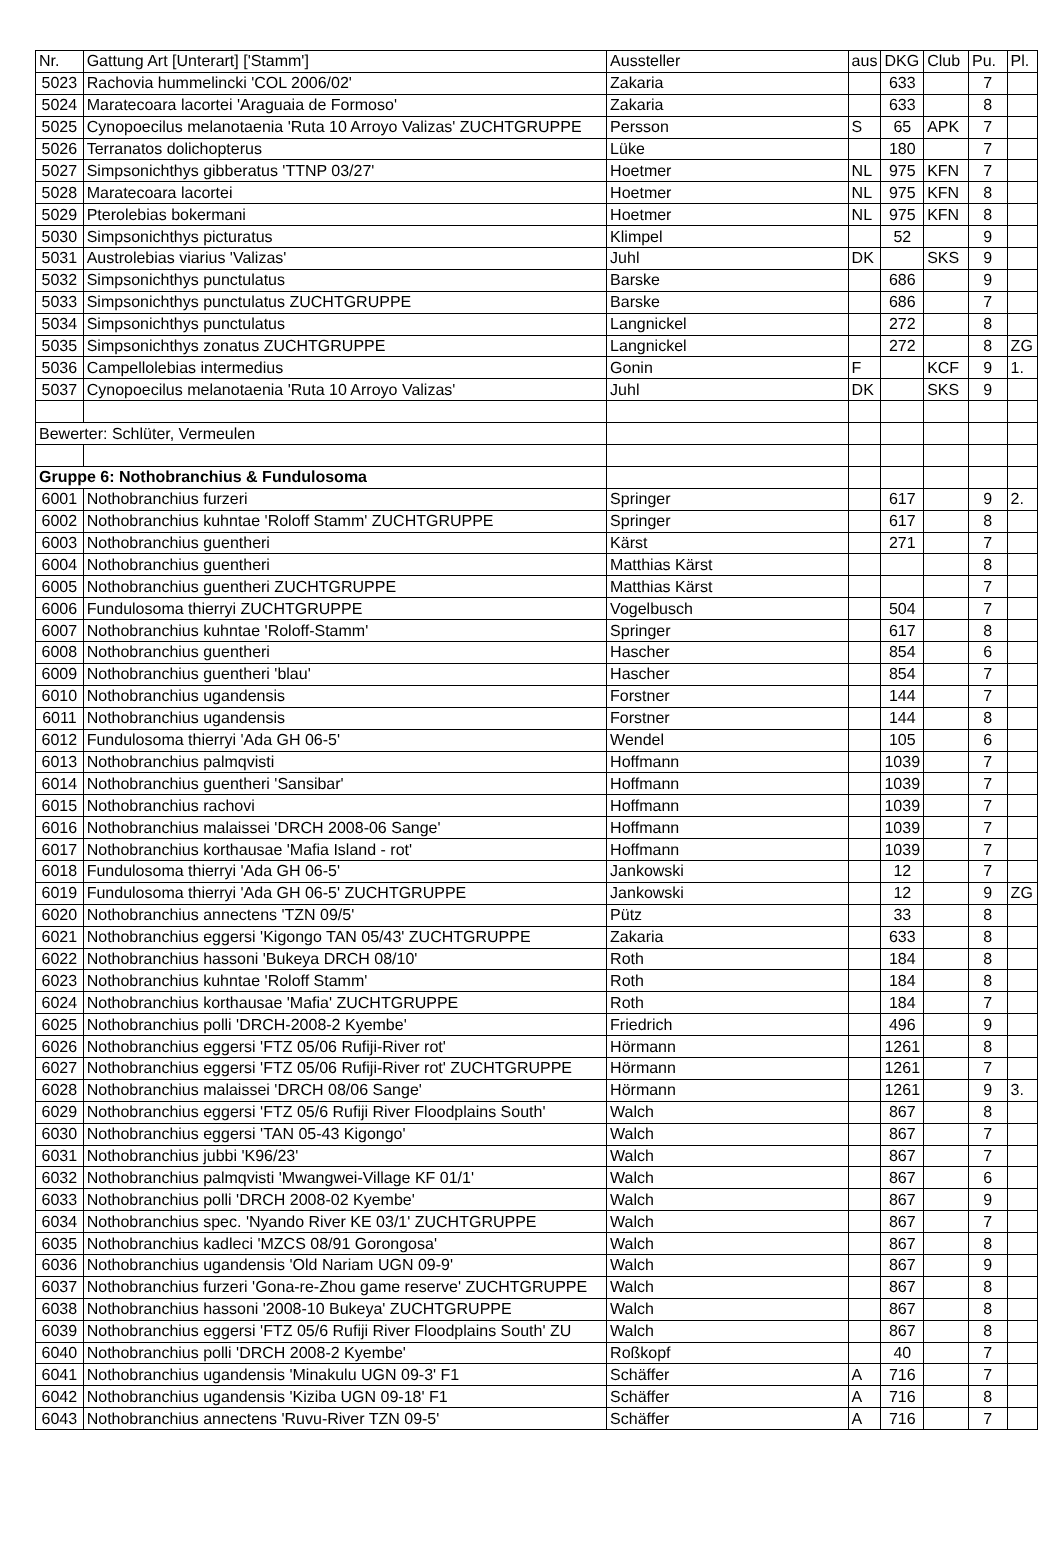| Nr. | Gattung Art [Unterart] ['Stamm'] | Aussteller | aus | DKG | Club | Pu. | Pl. |
| --- | --- | --- | --- | --- | --- | --- | --- |
| 5023 | Rachovia hummelincki 'COL 2006/02' | Zakaria | | 633 | | 7 | |
| 5024 | Maratecoara lacortei 'Araguaia de Formoso' | Zakaria | | 633 | | 8 | |
| 5025 | Cynopoecilus melanotaenia 'Ruta 10 Arroyo Valizas' ZUCHTGRUPPE | Persson | S | 65 | APK | 7 | |
| 5026 | Terranatos dolichopterus | Lüke | | 180 | | 7 | |
| 5027 | Simpsonichthys gibberatus 'TTNP 03/27' | Hoetmer | NL | 975 | KFN | 7 | |
| 5028 | Maratecoara lacortei | Hoetmer | NL | 975 | KFN | 8 | |
| 5029 | Pterolebias bokermani | Hoetmer | NL | 975 | KFN | 8 | |
| 5030 | Simpsonichthys picturatus | Klimpel | | 52 | | 9 | |
| 5031 | Austrolebias viarius 'Valizas' | Juhl | DK | | SKS | 9 | |
| 5032 | Simpsonichthys punctulatus | Barske | | 686 | | 9 | |
| 5033 | Simpsonichthys punctulatus ZUCHTGRUPPE | Barske | | 686 | | 7 | |
| 5034 | Simpsonichthys punctulatus | Langnickel | | 272 | | 8 | |
| 5035 | Simpsonichthys zonatus ZUCHTGRUPPE | Langnickel | | 272 | | 8 | ZG |
| 5036 | Campellolebias intermedius | Gonin | F | | KCF | 9 | 1. |
| 5037 | Cynopoecilus melanotaenia 'Ruta 10 Arroyo Valizas' | Juhl | DK | | SKS | 9 | |
| Bewerter: Schlüter, Vermeulen | | | | | | | |
| Gruppe 6: Nothobranchius & Fundulosoma | | | | | | | |
| 6001 | Nothobranchius furzeri | Springer | | 617 | | 9 | 2. |
| 6002 | Nothobranchius kuhntae 'Roloff Stamm' ZUCHTGRUPPE | Springer | | 617 | | 8 | |
| 6003 | Nothobranchius guentheri | Kärst | | 271 | | 7 | |
| 6004 | Nothobranchius guentheri | Matthias Kärst | | | | 8 | |
| 6005 | Nothobranchius guentheri ZUCHTGRUPPE | Matthias Kärst | | | | 7 | |
| 6006 | Fundulosoma thierryi ZUCHTGRUPPE | Vogelbusch | | 504 | | 7 | |
| 6007 | Nothobranchius kuhntae 'Roloff-Stamm' | Springer | | 617 | | 8 | |
| 6008 | Nothobranchius guentheri | Hascher | | 854 | | 6 | |
| 6009 | Nothobranchius guentheri 'blau' | Hascher | | 854 | | 7 | |
| 6010 | Nothobranchius ugandensis | Forstner | | 144 | | 7 | |
| 6011 | Nothobranchius ugandensis | Forstner | | 144 | | 8 | |
| 6012 | Fundulosoma thierryi 'Ada GH 06-5' | Wendel | | 105 | | 6 | |
| 6013 | Nothobranchius palmqvisti | Hoffmann | | 1039 | | 7 | |
| 6014 | Nothobranchius guentheri 'Sansibar' | Hoffmann | | 1039 | | 7 | |
| 6015 | Nothobranchius rachovi | Hoffmann | | 1039 | | 7 | |
| 6016 | Nothobranchius malaissei 'DRCH 2008-06 Sange' | Hoffmann | | 1039 | | 7 | |
| 6017 | Nothobranchius korthausae 'Mafia Island - rot' | Hoffmann | | 1039 | | 7 | |
| 6018 | Fundulosoma thierryi 'Ada GH 06-5' | Jankowski | | 12 | | 7 | |
| 6019 | Fundulosoma thierryi 'Ada GH 06-5' ZUCHTGRUPPE | Jankowski | | 12 | | 9 | ZG |
| 6020 | Nothobranchius annectens 'TZN 09/5' | Pütz | | 33 | | 8 | |
| 6021 | Nothobranchius eggersi 'Kigongo TAN 05/43' ZUCHTGRUPPE | Zakaria | | 633 | | 8 | |
| 6022 | Nothobranchius hassoni 'Bukeya DRCH 08/10' | Roth | | 184 | | 8 | |
| 6023 | Nothobranchius kuhntae 'Roloff Stamm' | Roth | | 184 | | 8 | |
| 6024 | Nothobranchius korthausae 'Mafia' ZUCHTGRUPPE | Roth | | 184 | | 7 | |
| 6025 | Nothobranchius polli 'DRCH-2008-2 Kyembe' | Friedrich | | 496 | | 9 | |
| 6026 | Nothobranchius eggersi 'FTZ 05/06 Rufiji-River rot' | Hörmann | | 1261 | | 8 | |
| 6027 | Nothobranchius eggersi 'FTZ 05/06 Rufiji-River rot' ZUCHTGRUPPE | Hörmann | | 1261 | | 7 | |
| 6028 | Nothobranchius malaissei 'DRCH 08/06 Sange' | Hörmann | | 1261 | | 9 | 3. |
| 6029 | Nothobranchius eggersi 'FTZ 05/6 Rufiji River Floodplains South' | Walch | | 867 | | 8 | |
| 6030 | Nothobranchius eggersi 'TAN 05-43 Kigongo' | Walch | | 867 | | 7 | |
| 6031 | Nothobranchius jubbi 'K96/23' | Walch | | 867 | | 7 | |
| 6032 | Nothobranchius palmqvisti 'Mwangwei-Village KF 01/1' | Walch | | 867 | | 6 | |
| 6033 | Nothobranchius polli 'DRCH 2008-02 Kyembe' | Walch | | 867 | | 9 | |
| 6034 | Nothobranchius spec. 'Nyando River KE 03/1' ZUCHTGRUPPE | Walch | | 867 | | 7 | |
| 6035 | Nothobranchius kadleci 'MZCS 08/91 Gorongosa' | Walch | | 867 | | 8 | |
| 6036 | Nothobranchius ugandensis 'Old Nariam UGN 09-9' | Walch | | 867 | | 9 | |
| 6037 | Nothobranchius furzeri 'Gona-re-Zhou game reserve' ZUCHTGRUPPE | Walch | | 867 | | 8 | |
| 6038 | Nothobranchius hassoni '2008-10 Bukeya' ZUCHTGRUPPE | Walch | | 867 | | 8 | |
| 6039 | Nothobranchius eggersi 'FTZ 05/6 Rufiji River Floodplains South' ZU | Walch | | 867 | | 8 | |
| 6040 | Nothobranchius polli 'DRCH 2008-2 Kyembe' | Roßkopf | | 40 | | 7 | |
| 6041 | Nothobranchius ugandensis 'Minakulu UGN 09-3' F1 | Schäffer | A | 716 | | 7 | |
| 6042 | Nothobranchius ugandensis 'Kiziba UGN 09-18' F1 | Schäffer | A | 716 | | 8 | |
| 6043 | Nothobranchius annectens 'Ruvu-River TZN 09-5' | Schäffer | A | 716 | | 7 | |